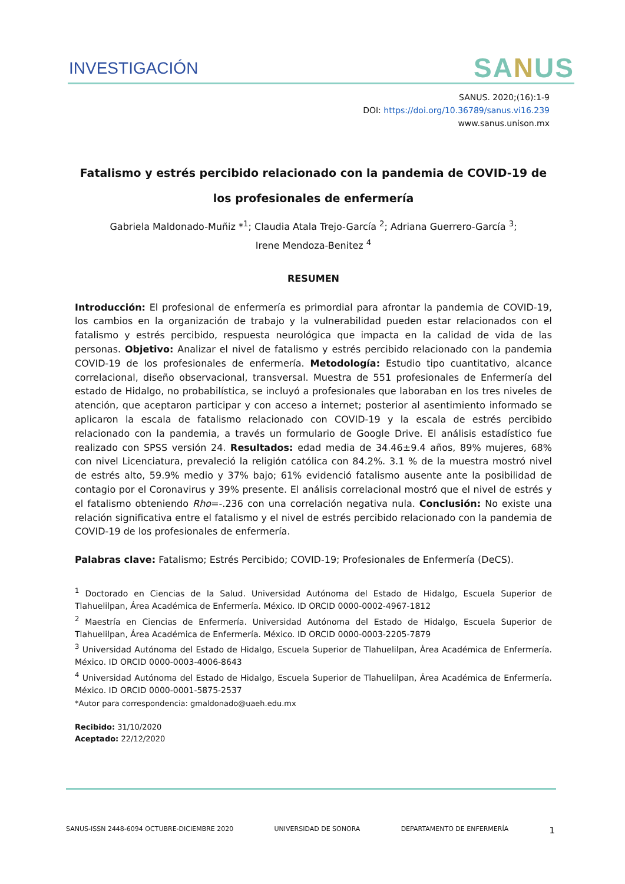INVESTIGACIÓN SANUS
SANUS. 2020;(16):1-9
DOI: https://doi.org/10.36789/sanus.vi16.239
www.sanus.unison.mx
Fatalismo y estrés percibido relacionado con la pandemia de COVID-19 de los profesionales de enfermería
Gabriela Maldonado-Muñiz *<sup>1</sup>; Claudia Atala Trejo-García <sup>2</sup>; Adriana Guerrero-García <sup>3</sup>;
Irene Mendoza-Benitez <sup>4</sup>
RESUMEN
Introducción: El profesional de enfermería es primordial para afrontar la pandemia de COVID-19, los cambios en la organización de trabajo y la vulnerabilidad pueden estar relacionados con el fatalismo y estrés percibido, respuesta neurológica que impacta en la calidad de vida de las personas. Objetivo: Analizar el nivel de fatalismo y estrés percibido relacionado con la pandemia COVID-19 de los profesionales de enfermería. Metodología: Estudio tipo cuantitativo, alcance correlacional, diseño observacional, transversal. Muestra de 551 profesionales de Enfermería del estado de Hidalgo, no probabilística, se incluyó a profesionales que laboraban en los tres niveles de atención, que aceptaron participar y con acceso a internet; posterior al asentimiento informado se aplicaron la escala de fatalismo relacionado con COVID-19 y la escala de estrés percibido relacionado con la pandemia, a través un formulario de Google Drive. El análisis estadístico fue realizado con SPSS versión 24. Resultados: edad media de 34.46±9.4 años, 89% mujeres, 68% con nivel Licenciatura, prevaleció la religión católica con 84.2%. 3.1 % de la muestra mostró nivel de estrés alto, 59.9% medio y 37% bajo; 61% evidenció fatalismo ausente ante la posibilidad de contagio por el Coronavirus y 39% presente. El análisis correlacional mostró que el nivel de estrés y el fatalismo obteniendo Rho=-.236 con una correlación negativa nula. Conclusión: No existe una relación significativa entre el fatalismo y el nivel de estrés percibido relacionado con la pandemia de COVID-19 de los profesionales de enfermería.
Palabras clave: Fatalismo; Estrés Percibido; COVID-19; Profesionales de Enfermería (DeCS).
<sup>1</sup> Doctorado en Ciencias de la Salud. Universidad Autónoma del Estado de Hidalgo, Escuela Superior de Tlahuelilpan, Área Académica de Enfermería. México. ID ORCID 0000-0002-4967-1812
<sup>2</sup> Maestría en Ciencias de Enfermería. Universidad Autónoma del Estado de Hidalgo, Escuela Superior de Tlahuelilpan, Área Académica de Enfermería. México. ID ORCID 0000-0003-2205-7879
<sup>3</sup> Universidad Autónoma del Estado de Hidalgo, Escuela Superior de Tlahuelilpan, Área Académica de Enfermería. México. ID ORCID 0000-0003-4006-8643
<sup>4</sup> Universidad Autónoma del Estado de Hidalgo, Escuela Superior de Tlahuelilpan, Área Académica de Enfermería. México. ID ORCID 0000-0001-5875-2537
*Autor para correspondencia: gmaldonado@uaeh.edu.mx
Recibido: 31/10/2020
Aceptado: 22/12/2020
SANUS-ISSN 2448-6094 OCTUBRE-DICIEMBRE 2020 UNIVERSIDAD DE SONORA DEPARTAMENTO DE ENFERMERÍA 1